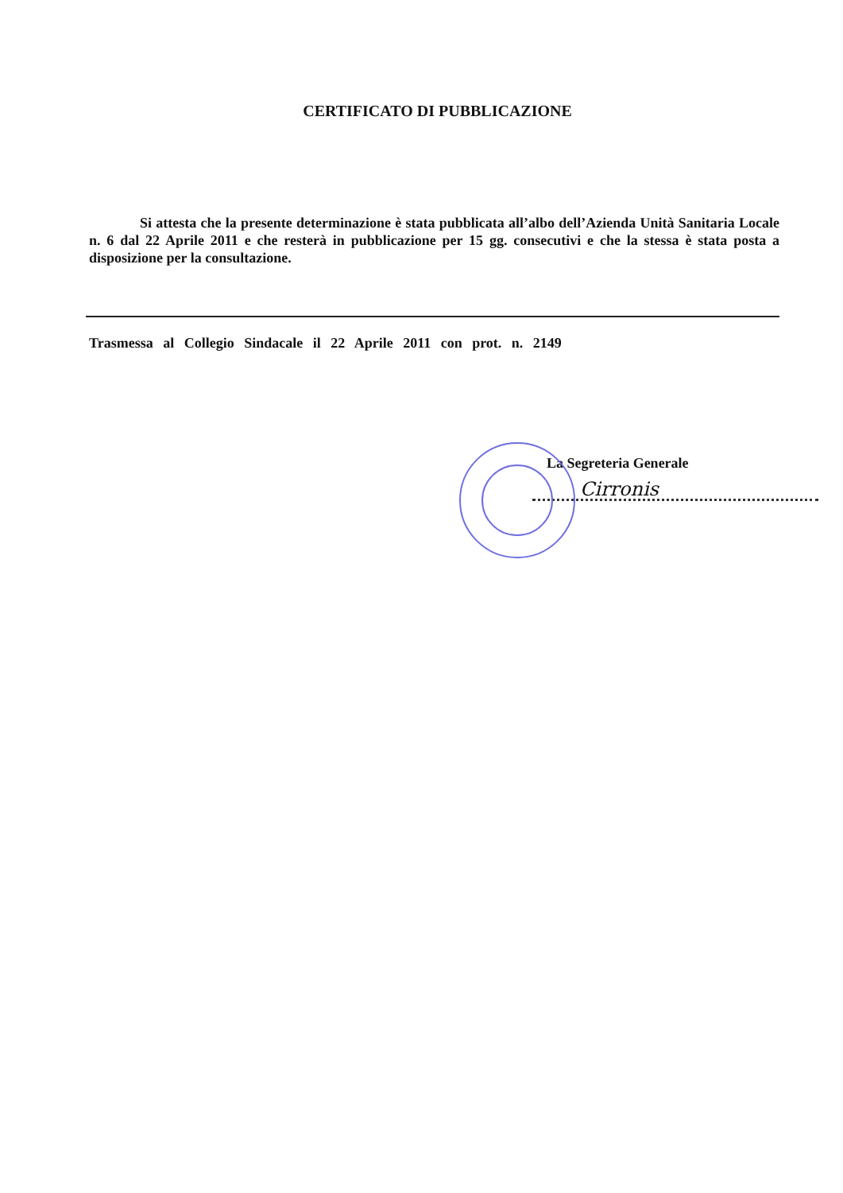CERTIFICATO DI PUBBLICAZIONE
Si attesta che la presente determinazione è stata pubblicata all’albo dell’Azienda Unità Sanitaria Locale n. 6 dal 22 Aprile 2011 e che resterà in pubblicazione per 15 gg. consecutivi e che la stessa è stata posta a disposizione per la consultazione.
Trasmessa al Collegio Sindacale il 22 Aprile 2011 con prot. n. 2149
La Segreteria Generale
Cirronis